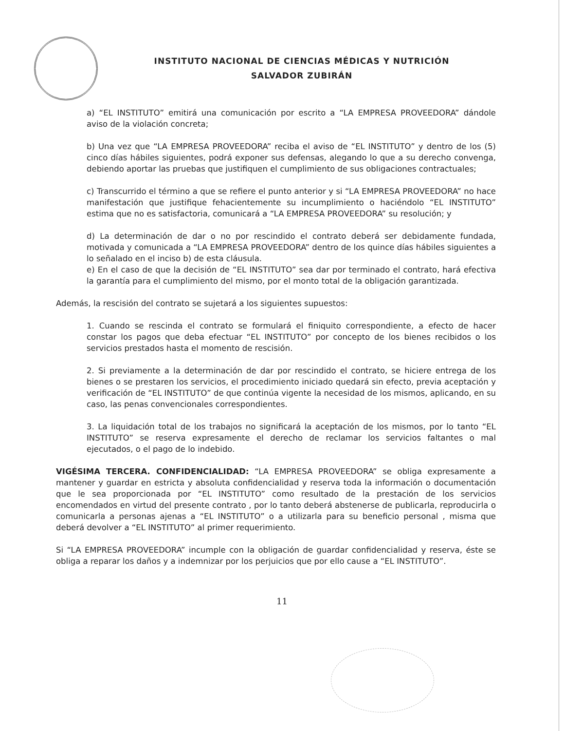INSTITUTO NACIONAL DE CIENCIAS MÉDICAS Y NUTRICIÓN
SALVADOR ZUBIRÁN
a) “EL INSTITUTO” emitirá una comunicación por escrito a “LA EMPRESA PROVEEDORA” dándole aviso de la violación concreta;
b) Una vez que “LA EMPRESA PROVEEDORA” reciba el aviso de “EL INSTITUTO” y dentro de los (5) cinco días hábiles siguientes, podrá exponer sus defensas, alegando lo que a su derecho convenga, debiendo aportar las pruebas que justifiquen el cumplimiento de sus obligaciones contractuales;
c) Transcurrido el término a que se refiere el punto anterior y si “LA EMPRESA PROVEEDORA” no hace manifestación que justifique fehacientemente su incumplimiento o haciéndolo “EL INSTITUTO” estima que no es satisfactoria, comunicará a “LA EMPRESA PROVEEDORA” su resolución; y
d) La determinación de dar o no por rescindido el contrato deberá ser debidamente fundada, motivada y comunicada a “LA EMPRESA PROVEEDORA” dentro de los quince días hábiles siguientes a lo señalado en el inciso b) de esta cláusula.
e) En el caso de que la decisión de “EL INSTITUTO” sea dar por terminado el contrato, hará efectiva la garantía para el cumplimiento del mismo, por el monto total de la obligación garantizada.
Además, la rescisión del contrato se sujetará a los siguientes supuestos:
1. Cuando se rescinda el contrato se formulará el finiquito correspondiente, a efecto de hacer constar los pagos que deba efectuar “EL INSTITUTO” por concepto de los bienes recibidos o los servicios prestados hasta el momento de rescisión.
2. Si previamente a la determinación de dar por rescindido el contrato, se hiciere entrega de los bienes o se prestaren los servicios, el procedimiento iniciado quedará sin efecto, previa aceptación y verificación de “EL INSTITUTO” de que continúa vigente la necesidad de los mismos, aplicando, en su caso, las penas convencionales correspondientes.
3. La liquidación total de los trabajos no significará la aceptación de los mismos, por lo tanto “EL INSTITUTO” se reserva expresamente el derecho de reclamar los servicios faltantes o mal ejecutados, o el pago de lo indebido.
VIGÉSIMA TERCERA. CONFIDENCIALIDAD: “LA EMPRESA PROVEEDORA” se obliga expresamente a mantener y guardar en estricta y absoluta confidencialidad y reserva toda la información o documentación que le sea proporcionada por “EL INSTITUTO” como resultado de la prestación de los servicios encomendados en virtud del presente contrato , por lo tanto deberá abstenerse de publicarla, reproducirla o comunicarla a personas ajenas a “EL INSTITUTO” o a utilizarla para su beneficio personal , misma que deberá devolver a “EL INSTITUTO” al primer requerimiento.
Si “LA EMPRESA PROVEEDORA” incumple con la obligación de guardar confidencialidad y reserva, éste se obliga a reparar los daños y a indemnizar por los perjuicios que por ello cause a “EL INSTITUTO”.
11